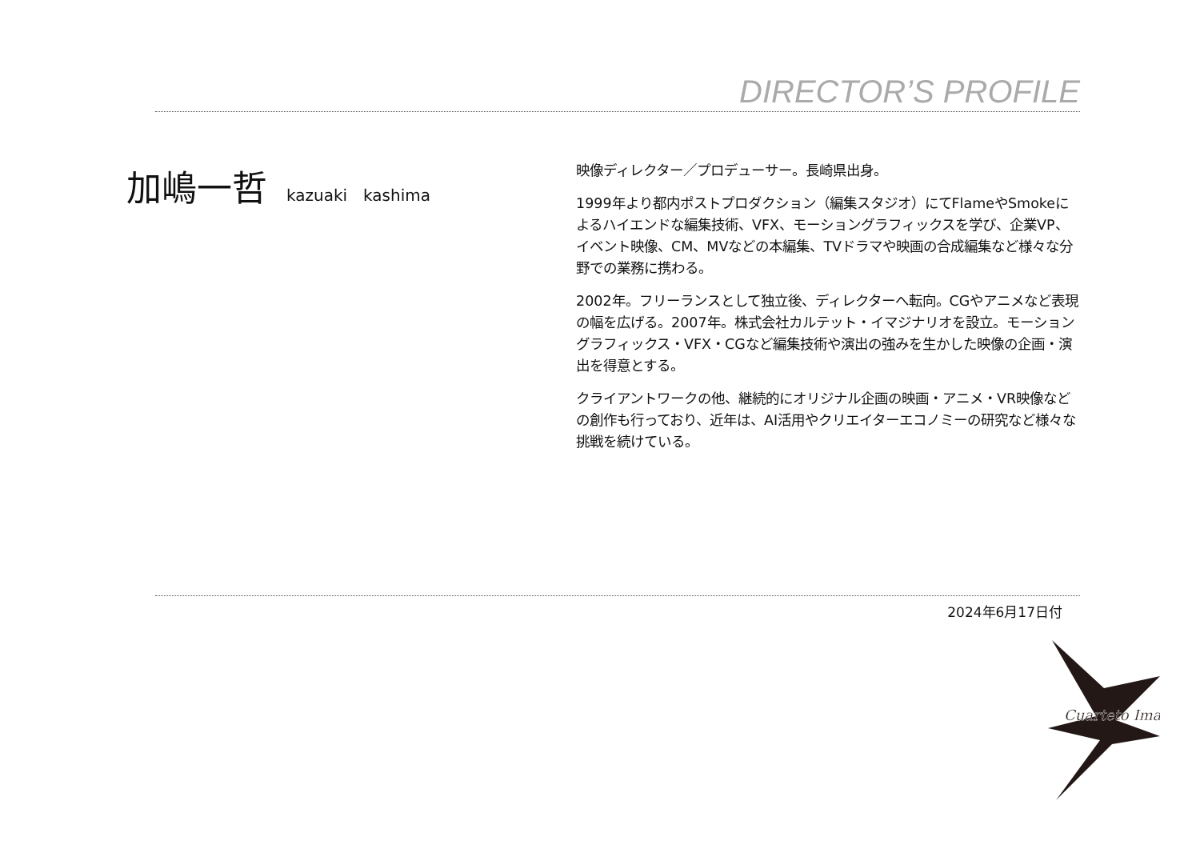DIRECTOR’S PROFILE
加嶋一哲 kazuaki　kashima
映像ディレクター／プロデューサー。長崎県出身。
1999年より都内ポストプロダクション（編集スタジオ）にてFlameやSmokeによるハイエンドな編集技術、VFX、モーショングラフィックスを学び、企業VP、イベント映像、CM、MVなどの本編集、TVドラマや映画の合成編集など様々な分野での業務に携わる。
2002年。フリーランスとして独立後、ディレクターへ転向。CGやアニメなど表現の幅を広げる。2007年。株式会社カルテット・イマジナリオを設立。モーショングラフィックス・VFX・CGなど編集技術や演出の強みを生かした映像の企画・演出を得意とする。
クライアントワークの他、継続的にオリジナル企画の映画・アニメ・VR映像などの創作も行っており、近年は、AI活用やクリエイターエコノミーの研究など様々な挑戦を続けている。
2024年6月17日付
Cuarteto Ima